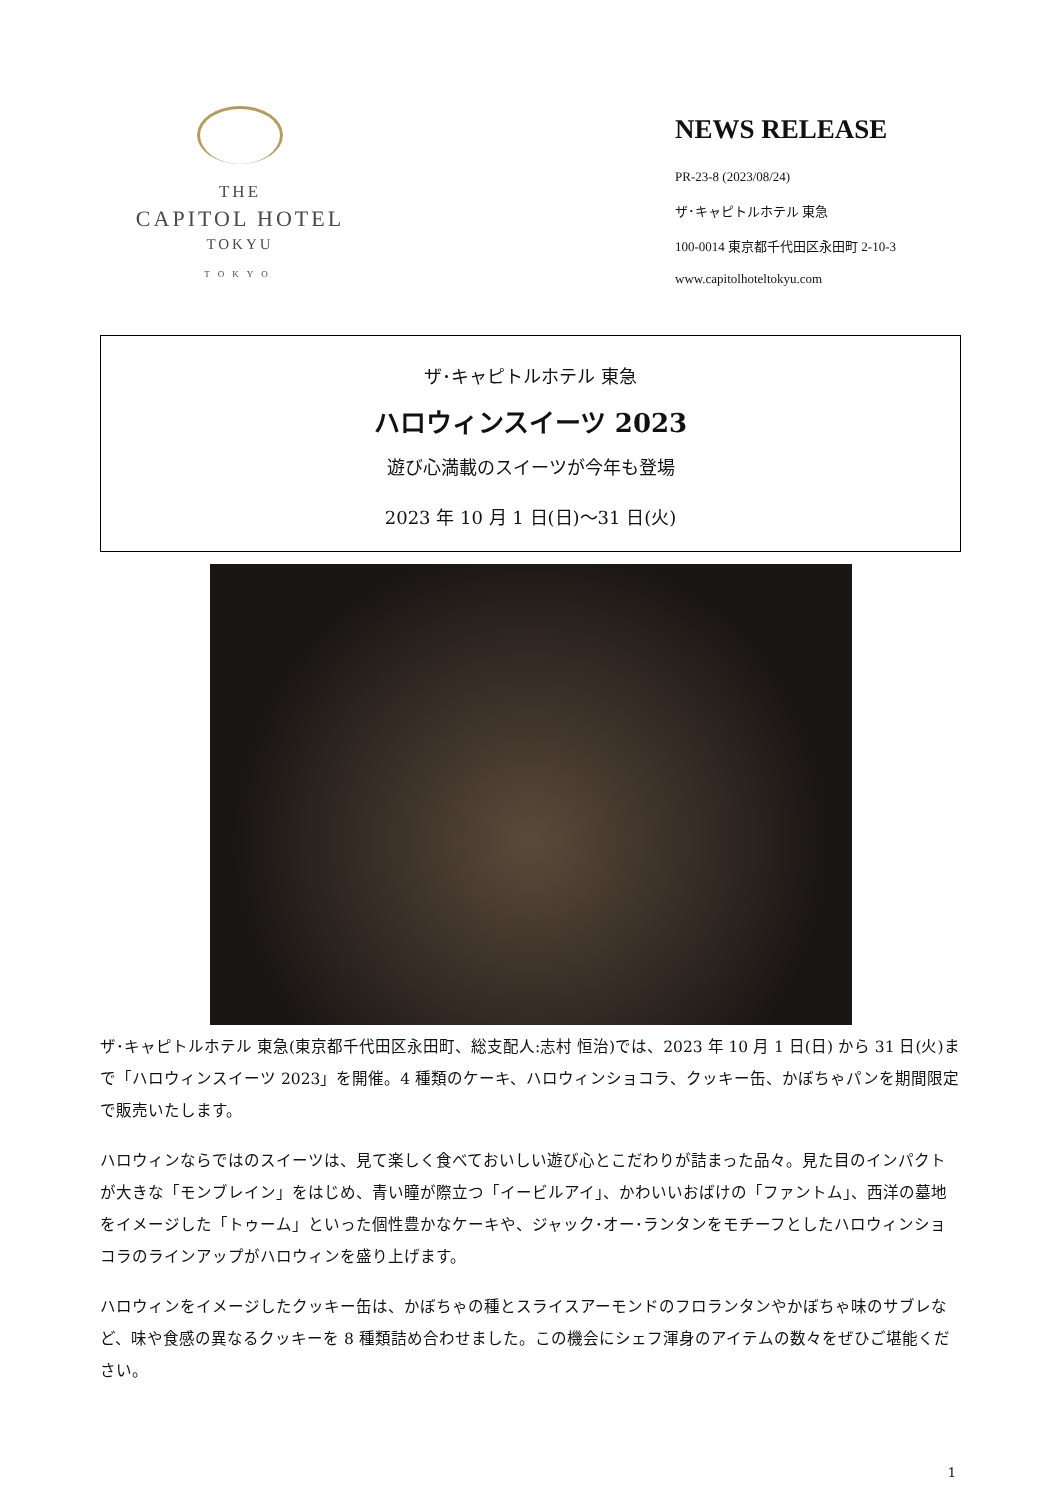THE
CAPITOL HOTEL
TOKYU
TOKYO
NEWS RELEASE
PR-23-8 (2023/08/24)
ザ･キャピトルホテル 東急
100-0014 東京都千代田区永田町 2-10-3
www.capitolhoteltokyu.com
ザ･キャピトルホテル 東急
ハロウィンスイーツ 2023
遊び心満載のスイーツが今年も登場
2023 年 10 月 1 日(日)～31 日(火)
ザ･キャピトルホテル 東急(東京都千代田区永田町、総支配人:志村 恒治)では、2023 年 10 月 1 日(日) から 31 日(火)まで「ハロウィンスイーツ 2023」を開催。4 種類のケーキ、ハロウィンショコラ、クッキー缶、かぼちゃパンを期間限定で販売いたします。
ハロウィンならではのスイーツは、見て楽しく食べておいしい遊び心とこだわりが詰まった品々。見た目のインパクトが大きな「モンブレイン」をはじめ、青い瞳が際立つ「イービルアイ」、かわいいおばけの「ファントム」、西洋の墓地をイメージした「トゥーム」といった個性豊かなケーキや、ジャック･オー･ランタンをモチーフとしたハロウィンショコラのラインアップがハロウィンを盛り上げます。
ハロウィンをイメージしたクッキー缶は、かぼちゃの種とスライスアーモンドのフロランタンやかぼちゃ味のサブレなど、味や食感の異なるクッキーを 8 種類詰め合わせました。この機会にシェフ渾身のアイテムの数々をぜひご堪能ください。
1